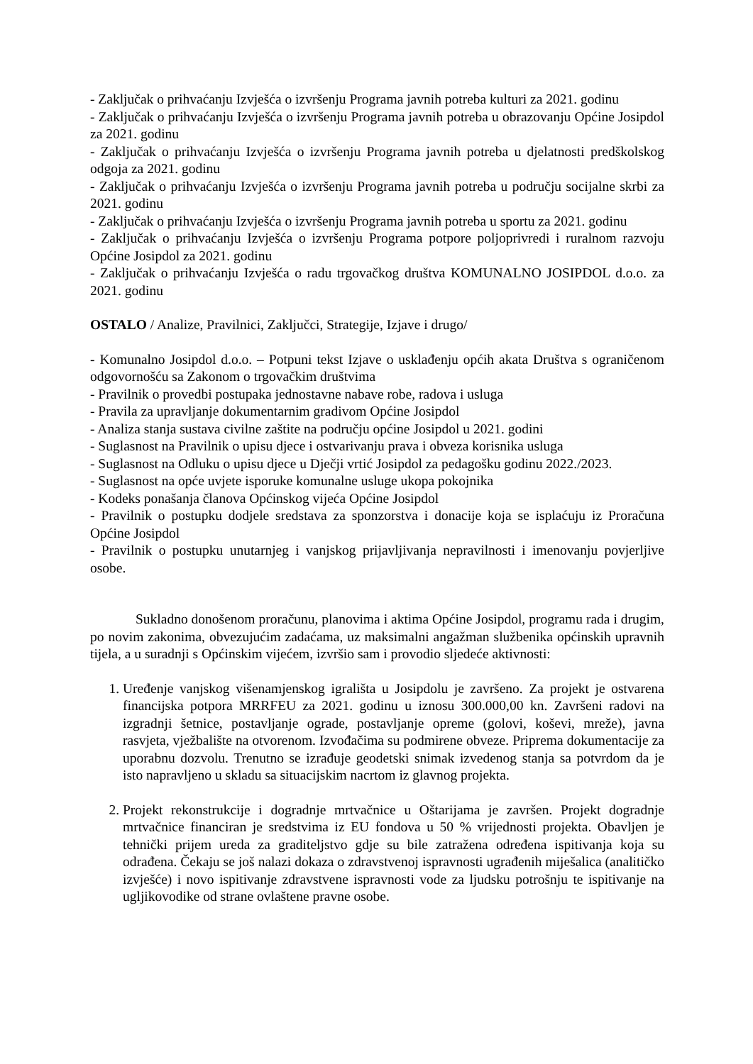- Zaključak o prihvaćanju Izvješća o izvršenju Programa javnih potreba kulturi za 2021. godinu
- Zaključak o prihvaćanju Izvješća o izvršenju Programa javnih potreba u obrazovanju Općine Josipdol za 2021. godinu
- Zaključak o prihvaćanju Izvješća o izvršenju Programa javnih potreba u djelatnosti predškolskog odgoja za 2021. godinu
- Zaključak o prihvaćanju Izvješća o izvršenju Programa javnih potreba u području socijalne skrbi za 2021. godinu
- Zaključak o prihvaćanju Izvješća o izvršenju Programa javnih potreba u sportu za 2021. godinu
- Zaključak o prihvaćanju Izvješća o izvršenju Programa potpore poljoprivredi i ruralnom razvoju Općine Josipdol za 2021. godinu
- Zaključak o prihvaćanju Izvješća o radu trgovačkog društva KOMUNALNO JOSIPDOL d.o.o. za 2021. godinu
OSTALO / Analize, Pravilnici, Zaključci, Strategije, Izjave i drugo/
- Komunalno Josipdol d.o.o. – Potpuni tekst Izjave o usklađenju općih akata Društva s ograničenom odgovornošću sa Zakonom o trgovačkim društvima
- Pravilnik o provedbi postupaka jednostavne nabave robe, radova i usluga
- Pravila za upravljanje dokumentarnim gradivom Općine Josipdol
- Analiza stanja sustava civilne zaštite na području općine Josipdol u 2021. godini
- Suglasnost na Pravilnik o upisu djece i ostvarivanju prava i obveza korisnika usluga
- Suglasnost na Odluku o upisu djece u Dječji vrtić Josipdol za pedagošku godinu 2022./2023.
- Suglasnost na opće uvjete isporuke komunalne usluge ukopa pokojnika
- Kodeks ponašanja članova Općinskog vijeća Općine Josipdol
- Pravilnik o postupku dodjele sredstava za sponzorstva i donacije koja se isplaćuju iz Proračuna Općine Josipdol
- Pravilnik o postupku unutarnjeg i vanjskog prijavljivanja nepravilnosti i imenovanju povjerljive osobe.
Sukladno donošenom proračunu, planovima i aktima Općine Josipdol, programu rada i drugim, po novim zakonima, obvezujućim zadaćama, uz maksimalni angažman službenika općinskih upravnih tijela, a u suradnji s Općinskim vijećem, izvršio sam i provodio sljedeće aktivnosti:
1. Uređenje vanjskog višenamjenskog igrališta u Josipdolu je završeno. Za projekt je ostvarena financijska potpora MRRFEU za 2021. godinu u iznosu 300.000,00 kn. Završeni radovi na izgradnji šetnice, postavljanje ograde, postavljanje opreme (golovi, koševi, mreže), javna rasvjeta, vježbalište na otvorenom. Izvođačima su podmirene obveze. Priprema dokumentacije za uporabnu dozvolu. Trenutno se izrađuje geodetski snimak izvedenog stanja sa potvrdom da je isto napravljeno u skladu sa situacijskim nacrtom iz glavnog projekta.
2. Projekt rekonstrukcije i dogradnje mrtvačnice u Oštarijama je završen. Projekt dogradnje mrtvačnice financiran je sredstvima iz EU fondova u 50 % vrijednosti projekta. Obavljen je tehnički prijem ureda za graditeljstvo gdje su bile zatražena određena ispitivanja koja su odrađena. Čekaju se još nalazi dokaza o zdravstvenoj ispravnosti ugrađenih miješalica (analitičko izvješće) i novo ispitivanje zdravstvene ispravnosti vode za ljudsku potrošnju te ispitivanje na ugljikovodike od strane ovlaštene pravne osobe.